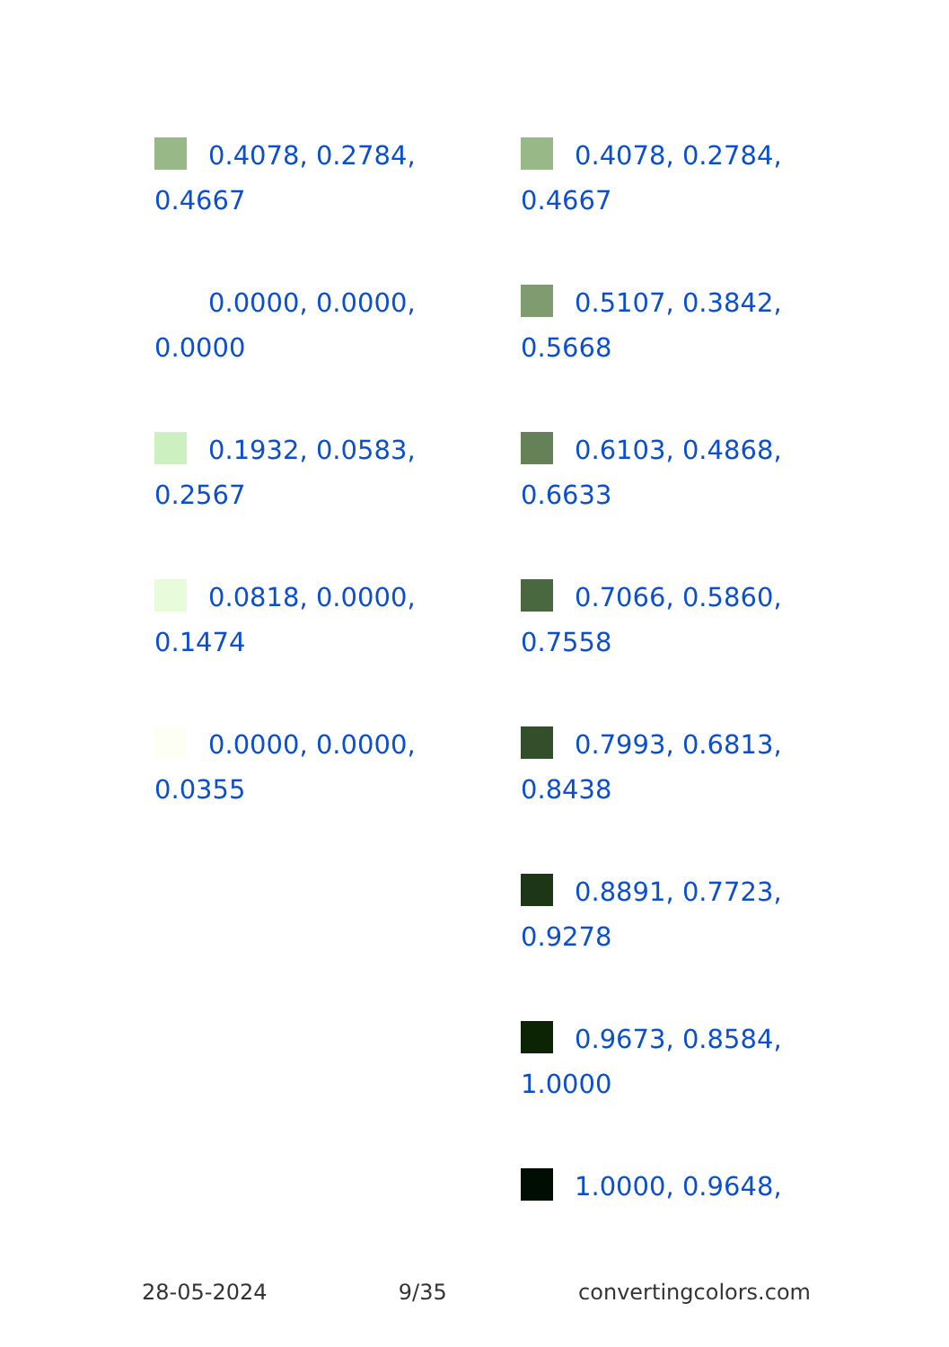0.4078, 0.2784, 0.4667
0.0000, 0.0000, 0.0000
0.1932, 0.0583, 0.2567
0.0818, 0.0000, 0.1474
0.0000, 0.0000, 0.0355
0.4078, 0.2784, 0.4667
0.5107, 0.3842, 0.5668
0.6103, 0.4868, 0.6633
0.7066, 0.5860, 0.7558
0.7993, 0.6813, 0.8438
0.8891, 0.7723, 0.9278
0.9673, 0.8584, 1.0000
1.0000, 0.9648,
28-05-2024 9/35 convertingcolors.com